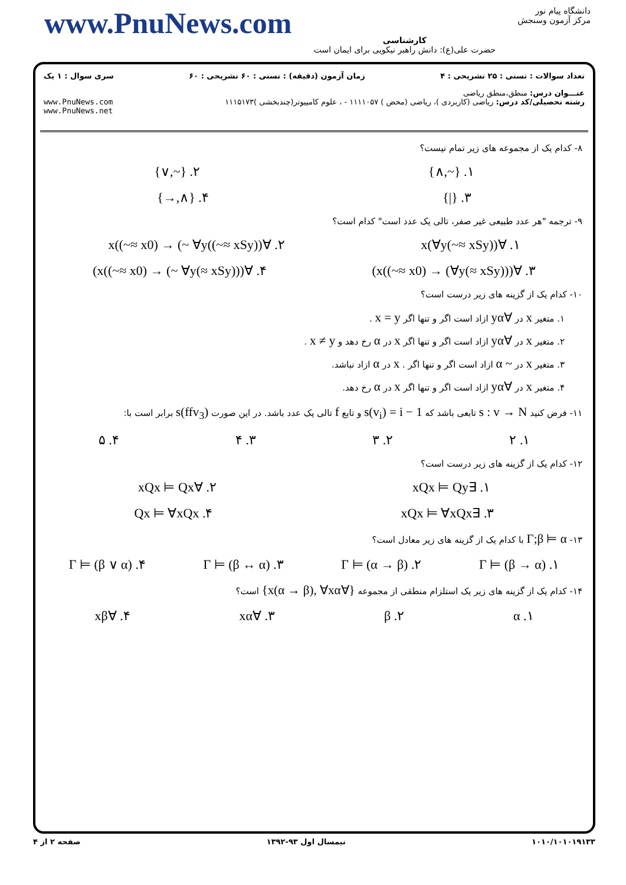www.PnuNews.com
کارشناسی
حضرت علی(ع): دانش راهبر نیکویی برای ایمان است
دانشگاه پیام نور
مرکز آزمون وسنجش
تعداد سوالات : تستی : ۲۵ تشریحی : ۴ زمان آزمون (دقیقه) : تستی : ۶۰ تشریحی : ۶۰ سری سوال : ۱ یک
عنـــوان درس: منطق،منطق ریاضی
رشته تحصیلی/کد درس: ریاضی (کاربردی )، ریاضی (محض ) ۱۱۱۱۰۵۷ - ، علوم کامپیوتر(چندبخشی )۱۱۱۵۱۷۳ www.PnuNews.com
www.PnuNews.net
۸- کدام یک از مجموعه های زیر تمام نیست؟
۱. {~,∧} ۲. {~,∨}
۳. {|} ۴. {∧,→}
۹- ترجمه "هر عدد طبیعی غیر صفر، تالی یک عدد است" کدام است؟
۱. ∀x(∀y(~≈ xSy)) ۲. ∀x((~≈ x0) → (~ ∀y((~≈ xSy))
۳. ∀x((~≈ x0) → (∀y(≈ xSy)))) ۴. ∀x((~≈ x0) → (~ ∀y(≈ xSy))))
۱۰- کدام یک از گزینه های زیر درست است؟
۱. متغیر x در ∀yα ازاد است اگر و تنها اگر x = y .
۲. متغیر x در ∀yα ازاد است اگر و تنها اگر x در α رخ دهد و x ≠ y .
۳. متغیر x در ~ α ازاد است اگر و تنها اگر . x در α ازاد نباشد.
۴. متغیر x در ∀yα ازاد است اگر و تنها اگر x در α رخ دهد.
۱۱- فرض کنید s : v → N تابعی باشد که s(v<sub>i</sub>) = i − 1 و تابع f تالی یک عدد باشد. در این صورت s(ffv<sub>3</sub>) برابر است با:
۱. ۲ ۲. ۳ ۳. ۴ ۴. ۵
۱۲- کدام یک از گزینه های زیر درست است؟
۱. ∃xQx ⊨ Qy ۲. ∀xQx ⊨ Qx
۳. ∃xQx ⊨ ∀xQx ۴. Qx ⊨ ∀xQx
۱۳- Γ;β ⊨ α با کدام یک از گزینه های زیر معادل است؟
۱. Γ ⊨ (β → α) ۲. Γ ⊨ (α → β) ۳. Γ ⊨ (β ↔ α) ۴. Γ ⊨ (β ∨ α)
۱۴- کدام یک از گزینه های زیر یک استلزام منطقی از مجموعه {∀x(α → β), ∀xα} است؟
۱. α ۲. β ۳. ∀xα ۴. ∀xβ
۱۰۱۰/۱۰۱۰۱۹۱۳۳ نیمسال اول ۹۳-۱۳۹۲ صفحه ۲ از ۴